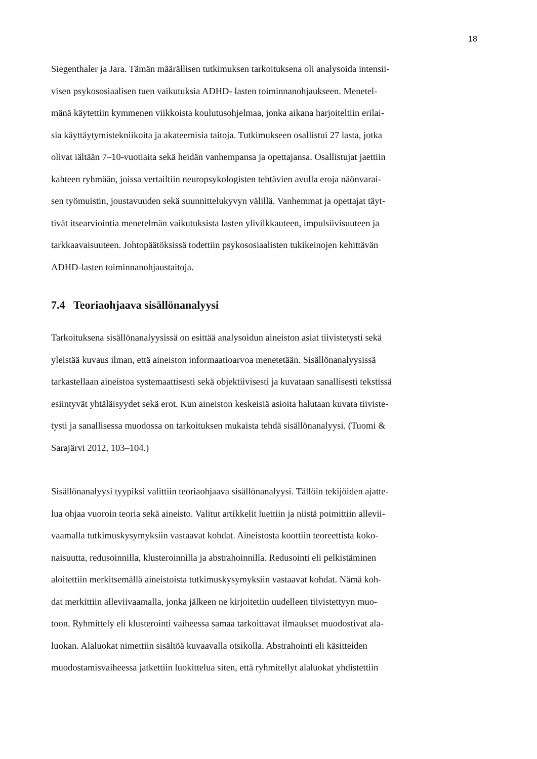18
Siegenthaler ja Jara. Tämän määrällisen tutkimuksen tarkoituksena oli analysoida intensii-
visen psykososiaalisen tuen vaikutuksia ADHD- lasten toiminnanohjaukseen. Menetel-
mänä käytettiin kymmenen viikkoista koulutusohjelmaa, jonka aikana harjoiteltiin erilai-
sia käyttäytymistekniikoita ja akateemisia taitoja. Tutkimukseen osallistui 27 lasta, jotka
olivat iältään 7–10-vuotiaita sekä heidän vanhempansa ja opettajansa. Osallistujat jaettiin
kahteen ryhmään, joissa vertailtiin neuropsykologisten tehtävien avulla eroja näönvarai-
sen työmuistin, joustavuuden sekä suunnittelukyvyn välillä. Vanhemmat ja opettajat täyt-
tivät itsearviointia menetelmän vaikutuksista lasten ylivilkkauteen, impulsiivisuuteen ja
tarkkaavaisuuteen. Johtopäätöksissä todettiin psykososiaalisten tukikeinojen kehittävän
ADHD-lasten toiminnanohjaustaitoja.
7.4 Teoriaohjaava sisällönanalyysi
Tarkoituksena sisällönanalyysissä on esittää analysoidun aineiston asiat tiivistetysti sekä
yleistää kuvaus ilman, että aineiston informaatioarvoa menetetään. Sisällönanalyysissä
tarkastellaan aineistoa systemaattisesti sekä objektiivisesti ja kuvataan sanallisesti tekstissä
esiintyvät yhtäläisyydet sekä erot. Kun aineiston keskeisiä asioita halutaan kuvata tiiviste-
tysti ja sanallisessa muodossa on tarkoituksen mukaista tehdä sisällönanalyysi. (Tuomi &
Sarajärvi 2012, 103–104.)
Sisällönanalyysi tyypiksi valittiin teoriaohjaava sisällönanalyysi. Tällöin tekijöiden ajatte-
lua ohjaa vuoroin teoria sekä aineisto. Valitut artikkelit luettiin ja niistä poimittiin allevii-
vaamalla tutkimuskysymyksiin vastaavat kohdat. Aineistosta koottiin teoreettista koko-
naisuutta, redusoinnilla, klusteroinnilla ja abstrahoinnilla. Redusointi eli pelkistäminen
aloitettiin merkitsemällä aineistoista tutkimuskysymyksiin vastaavat kohdat. Nämä koh-
dat merkittiin alleviivaamalla, jonka jälkeen ne kirjoitetiin uudelleen tiivistettyyn muo-
toon. Ryhmittely eli klusterointi vaiheessa samaa tarkoittavat ilmaukset muodostivat ala-
luokan. Alaluokat nimettiin sisältöä kuvaavalla otsikolla. Abstrahointi eli käsitteiden
muodostamisvaiheessa jatkettiin luokittelua siten, että ryhmitellyt alaluokat yhdistettiin